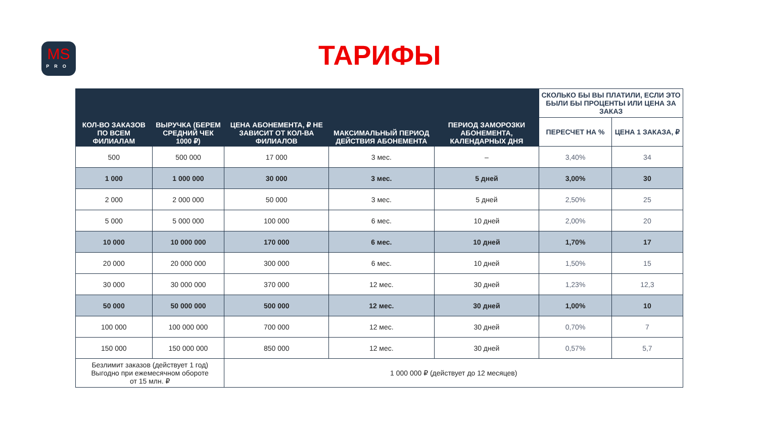MS
PRO
ТАРИФЫ
| КОЛ-ВО ЗАКАЗОВ ПО ВСЕМ ФИЛИАЛАМ | ВЫРУЧКА (БЕРЕМ СРЕДНИЙ ЧЕК 1000 ₽) | ЦЕНА АБОНЕМЕНТА, ₽ НЕ ЗАВИСИТ ОТ КОЛ-ВА ФИЛИАЛОВ | МАКСИМАЛЬНЫЙ ПЕРИОД ДЕЙСТВИЯ АБОНЕМЕНТА | ПЕРИОД ЗАМОРОЗКИ АБОНЕМЕНТА, КАЛЕНДАРНЫХ ДНЯ | СКОЛЬКО БЫ ВЫ ПЛАТИЛИ, ЕСЛИ ЭТО БЫЛИ БЫ ПРОЦЕНТЫ ИЛИ ЦЕНА ЗА ЗАКАЗ | |
| --- | --- | --- | --- | --- | --- | --- |
| | | | | | ПЕРЕСЧЕТ НА % | ЦЕНА 1 ЗАКАЗА, ₽ |
| 500 | 500 000 | 17 000 | 3 мес. | – | 3,40% | 34 |
| 1 000 | 1 000 000 | 30 000 | 3 мес. | 5 дней | 3,00% | 30 |
| 2 000 | 2 000 000 | 50 000 | 3 мес. | 5 дней | 2,50% | 25 |
| 5 000 | 5 000 000 | 100 000 | 6 мес. | 10 дней | 2,00% | 20 |
| 10 000 | 10 000 000 | 170 000 | 6 мес. | 10 дней | 1,70% | 17 |
| 20 000 | 20 000 000 | 300 000 | 6 мес. | 10 дней | 1,50% | 15 |
| 30 000 | 30 000 000 | 370 000 | 12 мес. | 30 дней | 1,23% | 12,3 |
| 50 000 | 50 000 000 | 500 000 | 12 мес. | 30 дней | 1,00% | 10 |
| 100 000 | 100 000 000 | 700 000 | 12 мес. | 30 дней | 0,70% | 7 |
| 150 000 | 150 000 000 | 850 000 | 12 мес. | 30 дней | 0,57% | 5,7 |
| Безлимит заказов (действует 1 год) Выгодно при ежемесячном обороте от 15 млн. ₽ | | 1 000 000 ₽ (действует до 12 месяцев) | | | | |